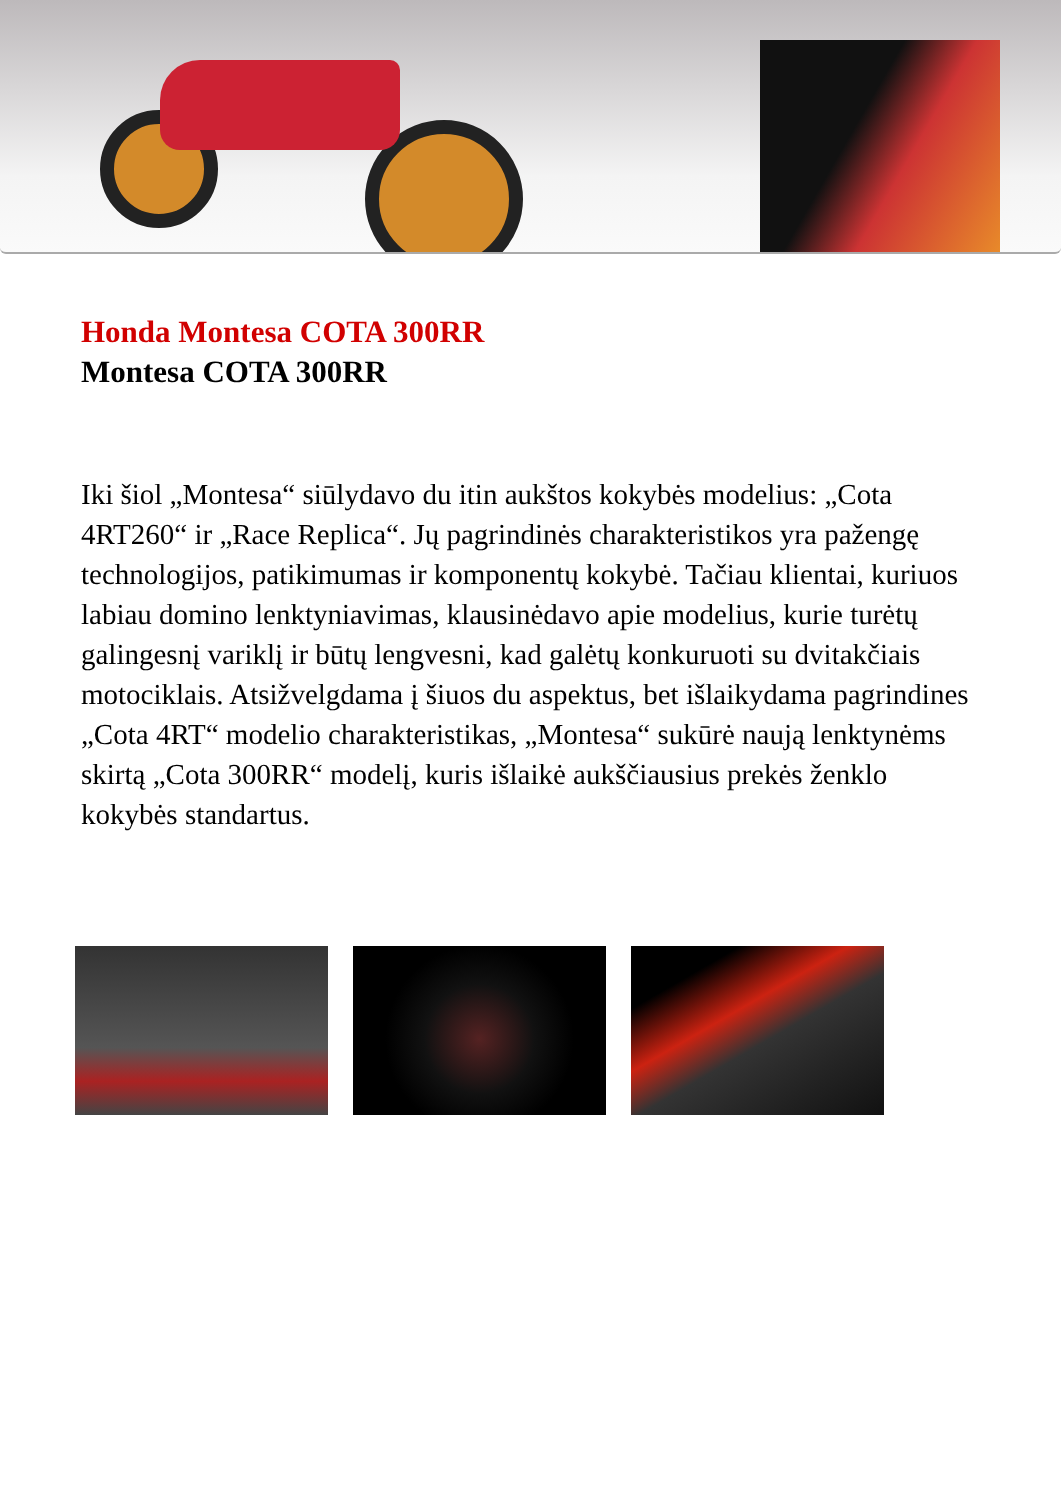Honda Montesa COTA 300RR
Montesa COTA 300RR
Iki šiol „Montesa“ siūlydavo du itin aukštos kokybės modelius: „Cota 4RT260“ ir „Race Replica“. Jų pagrindinės charakteristikos yra pažengę technologijos, patikimumas ir komponentų kokybė. Tačiau klientai, kuriuos labiau domino lenktyniavimas, klausinėdavo apie modelius, kurie turėtų galingesnį variklį ir būtų lengvesni, kad galėtų konkuruoti su dvitakčiais motociklais. Atsižvelgdama į šiuos du aspektus, bet išlaikydama pagrindines „Cota 4RT“ modelio charakteristikas, „Montesa“ sukūrė naują lenktynėms skirtą „Cota 300RR“ modelį, kuris išlaikė aukščiausius prekės ženklo kokybės standartus.